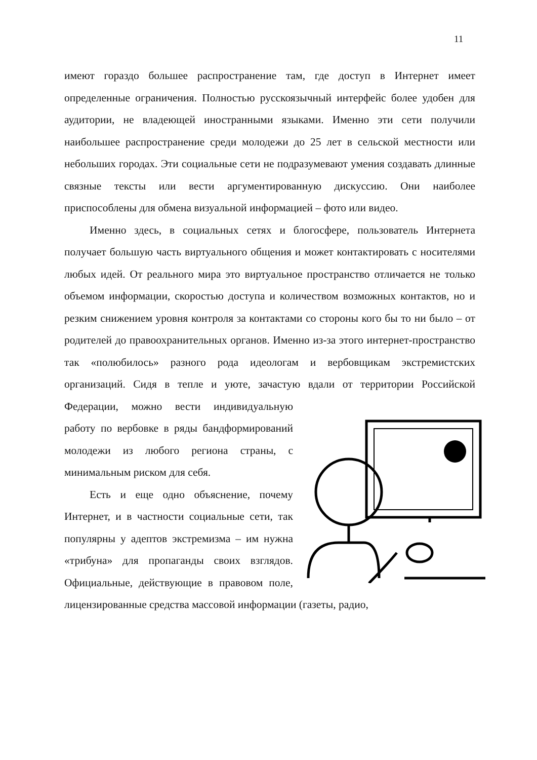11
имеют гораздо большее распространение там, где доступ в Интернет имеет определенные ограничения. Полностью русскоязычный интерфейс более удобен для аудитории, не владеющей иностранными языками. Именно эти сети получили наибольшее распространение среди молодежи до 25 лет в сельской местности или небольших городах. Эти социальные сети не подразумевают умения создавать длинные связные тексты или вести аргументированную дискуссию. Они наиболее приспособлены для обмена визуальной информацией – фото или видео.
Именно здесь, в социальных сетях и блогосфере, пользователь Интернета получает большую часть виртуального общения и может контактировать с носителями любых идей. От реального мира это виртуальное пространство отличается не только объемом информации, скоростью доступа и количеством возможных контактов, но и резким снижением уровня контроля за контактами со стороны кого бы то ни было – от родителей до правоохранительных органов. Именно из-за этого интернет-пространство так «полюбилось» разного рода идеологам и вербовщикам экстремистских организаций. Сидя в тепле и уюте, зачастую вдали от территории Российской Федерации, можно вести индивидуальную работу по вербовке в ряды бандформирований молодежи из любого региона страны, с минимальным риском для себя.
Есть и еще одно объяснение, почему Интернет, и в частности социальные сети, так популярны у адептов экстремизма – им нужна «трибуна» для пропаганды своих взглядов. Официальные, действующие в правовом поле, лицензированные средства массовой информации (газеты, радио,